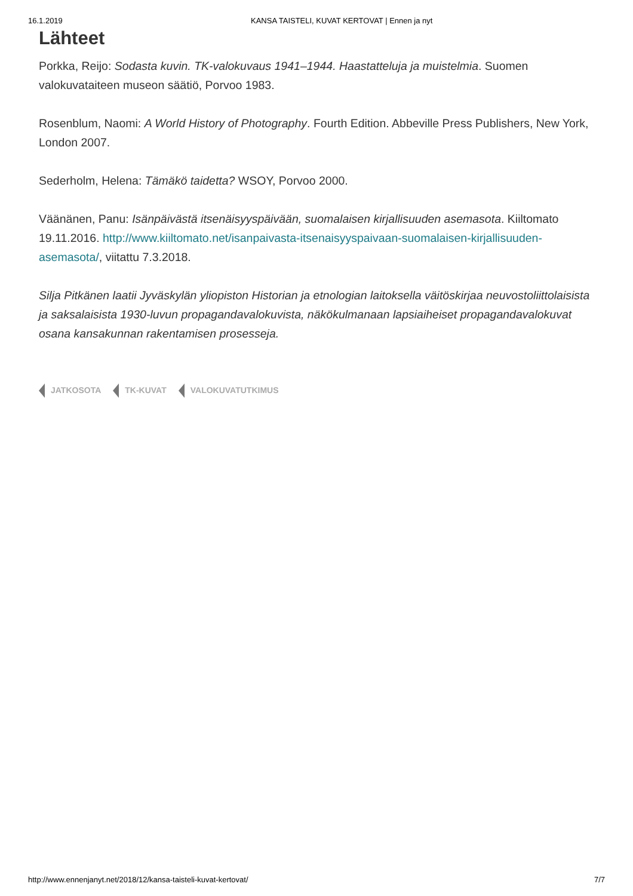16.1.2019 KANSA TAISTELI, KUVAT KERTOVAT | Ennen ja nyt
Lähteet
Porkka, Reijo: Sodasta kuvin. TK-valokuvaus 1941–1944. Haastatteluja ja muistelmia. Suomen valokuvataiteen museon säätiö, Porvoo 1983.
Rosenblum, Naomi: A World History of Photography. Fourth Edition. Abbeville Press Publishers, New York, London 2007.
Sederholm, Helena: Tämäkö taidetta? WSOY, Porvoo 2000.
Väänänen, Panu: Isänpäivästä itsenäisyyspäivään, suomalaisen kirjallisuuden asemasota. Kiiltomato 19.11.2016. http://www.kiiltomato.net/isanpaivasta-itsenaisyyspaivaan-suomalaisen-kirjallisuuden-asemasota/, viitattu 7.3.2018.
Silja Pitkänen laatii Jyväskylän yliopiston Historian ja etnologian laitoksella väitöskirjaa neuvostoliittolaisista ja saksalaisista 1930-luvun propagandavalokuvista, näkökulmanaan lapsiaiheiset propagandavalokuvat osana kansakunnan rakentamisen prosesseja.
JATKOSOTA TK-KUVAT VALOKUVATUTKIMUS
http://www.ennenjanyt.net/2018/12/kansa-taisteli-kuvat-kertovat/ 7/7